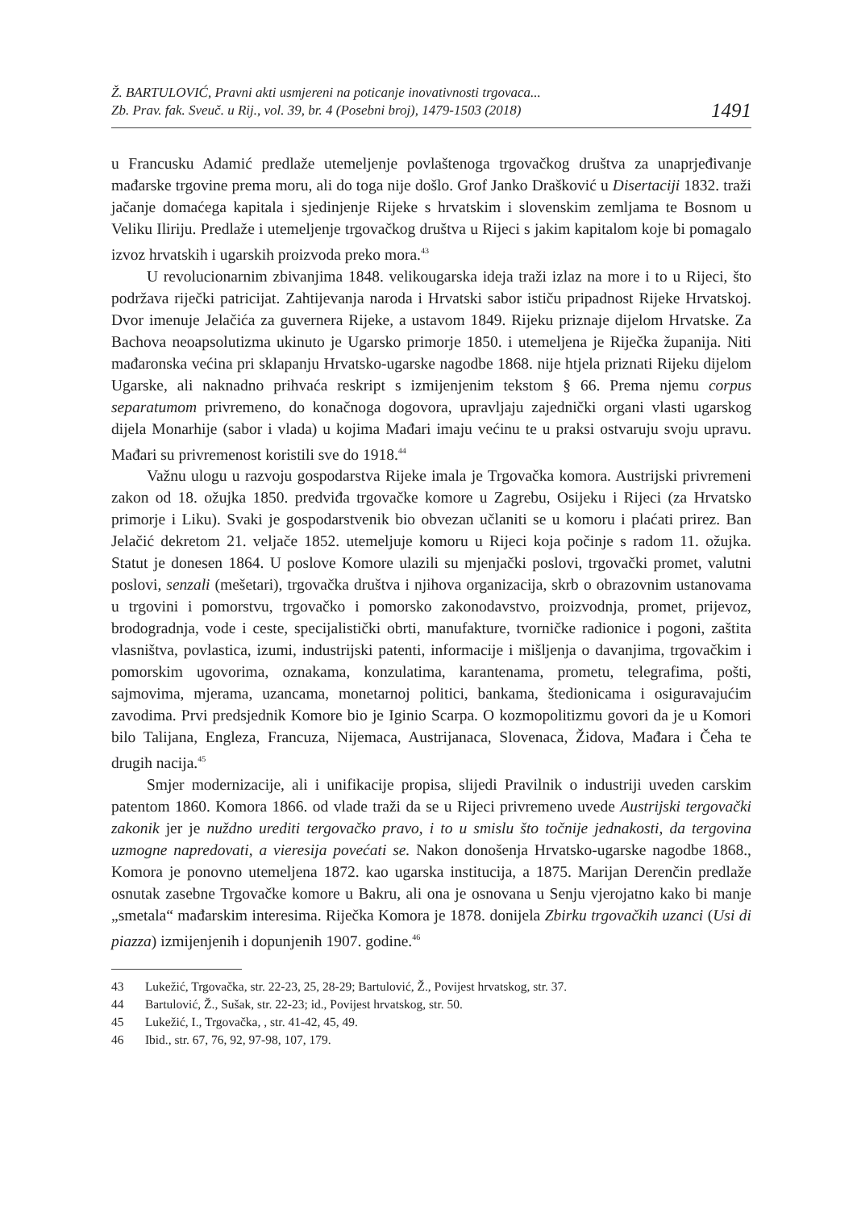Ž. BARTULOVIĆ, Pravni akti usmjereni na poticanje inovativnosti trgovaca...
Zb. Prav. fak. Sveuč. u Rij., vol. 39, br. 4 (Posebni broj), 1479-1503 (2018)
1491
u Francusku Adamić predlaže utemeljenje povlaštenoga trgovačkog društva za unaprjeđivanje mađarske trgovine prema moru, ali do toga nije došlo. Grof Janko Drašković u Disertaciji 1832. traži jačanje domaćega kapitala i sjedinjenje Rijeke s hrvatskim i slovenskim zemljama te Bosnom u Veliku Iliriju. Predlaže i utemeljenje trgovačkog društva u Rijeci s jakim kapitalom koje bi pomagalo izvoz hrvatskih i ugarskih proizvoda preko mora.<sup>43</sup>
U revolucionarnim zbivanjima 1848. velikougarska ideja traži izlaz na more i to u Rijeci, što podržava riječki patricijat. Zahtijevanja naroda i Hrvatski sabor ističu pripadnost Rijeke Hrvatskoj. Dvor imenuje Jelačića za guvernera Rijeke, a ustavom 1849. Rijeku priznaje dijelom Hrvatske. Za Bachova neoapsolutizma ukinuto je Ugarsko primorje 1850. i utemeljena je Riječka županija. Niti mađaronska većina pri sklapanju Hrvatsko-ugarske nagodbe 1868. nije htjela priznati Rijeku dijelom Ugarske, ali naknadno prihvaća reskript s izmijenjenim tekstom § 66. Prema njemu corpus separatumom privremeno, do konačnoga dogovora, upravljaju zajednički organi vlasti ugarskog dijela Monarhije (sabor i vlada) u kojima Mađari imaju većinu te u praksi ostvaruju svoju upravu. Mađari su privremenost koristili sve do 1918.<sup>44</sup>
Važnu ulogu u razvoju gospodarstva Rijeke imala je Trgovačka komora. Austrijski privremeni zakon od 18. ožujka 1850. predviđa trgovačke komore u Zagrebu, Osijeku i Rijeci (za Hrvatsko primorje i Liku). Svaki je gospodarstvenik bio obvezan učlaniti se u komoru i plaćati prirez. Ban Jelačić dekretom 21. veljače 1852. utemeljuje komoru u Rijeci koja počinje s radom 11. ožujka. Statut je donesen 1864. U poslove Komore ulazili su mjenjački poslovi, trgovački promet, valutni poslovi, senzali (mešetari), trgovačka društva i njihova organizacija, skrb o obrazovnim ustanovama u trgovini i pomorstvu, trgovačko i pomorsko zakonodavstvo, proizvodnja, promet, prijevoz, brodogradnja, vode i ceste, specijalistički obrti, manufakture, tvorničke radionice i pogoni, zaštita vlasništva, povlastica, izumi, industrijski patenti, informacije i mišljenja o davanjima, trgovačkim i pomorskim ugovorima, oznakama, konzulatima, karantenama, prometu, telegrafima, pošti, sajmovima, mjerama, uzancama, monetarnoj politici, bankama, štedionicama i osiguravajućim zavodima. Prvi predsjednik Komore bio je Iginio Scarpa. O kozmopolitizmu govori da je u Komori bilo Talijana, Engleza, Francuza, Nijemaca, Austrijanaca, Slovenaca, Židova, Mađara i Čeha te drugih nacija.<sup>45</sup>
Smjer modernizacije, ali i unifikacije propisa, slijedi Pravilnik o industriji uveden carskim patentom 1860. Komora 1866. od vlade traži da se u Rijeci privremeno uvede Austrijski tergovački zakonik jer je nuždno urediti tergovačko pravo, i to u smislu što točnije jednakosti, da tergovina uzmogne napredovati, a vieresija povećati se. Nakon donošenja Hrvatsko-ugarske nagodbe 1868., Komora je ponovno utemeljena 1872. kao ugarska institucija, a 1875. Marijan Derenčin predlaže osnutak zasebne Trgovačke komore u Bakru, ali ona je osnovana u Senju vjerojatno kako bi manje „smetala“ mađarskim interesima. Riječka Komora je 1878. donijela Zbirku trgovačkih uzanci (Usi di piazza) izmijenjenih i dopunjenih 1907. godine.<sup>46</sup>
43 Lukežić, Trgovačka, str. 22-23, 25, 28-29; Bartulović, Ž., Povijest hrvatskog, str. 37.
44 Bartulović, Ž., Sušak, str. 22-23; id., Povijest hrvatskog, str. 50.
45 Lukežić, I., Trgovačka, , str. 41-42, 45, 49.
46 Ibid., str. 67, 76, 92, 97-98, 107, 179.